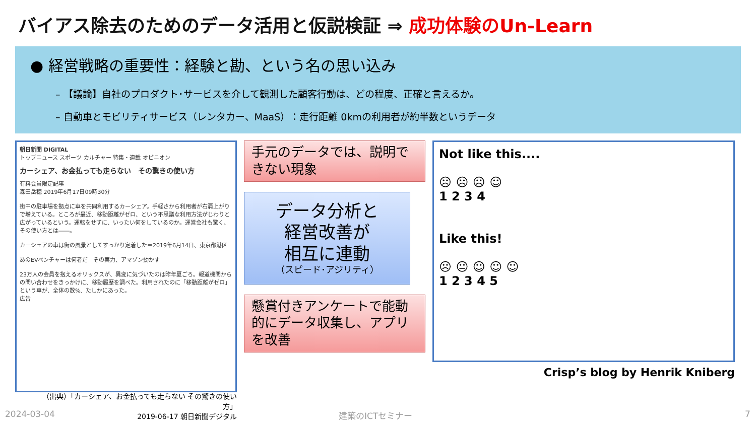バイアス除去のためのデータ活用と仮説検証 ⇒ 成功体験のUn-Learn
● 経営戦略の重要性：経験と勘、という名の思い込み
– 【議論】自社のプロダクト･サービスを介して観測した顧客行動は、どの程度、正確と言えるか。
– 自動車とモビリティサービス（レンタカー、MaaS）：走行距離 0kmの利用者が約半数というデータ
朝日新聞 DIGITAL
トップニュース スポーツ カルチャー 特集・連載 オピニオン
カーシェア、お金払っても走らない　その驚きの使い方
有料会員限定記事
森田岳穂 2019年6月17日09時30分
街中の駐車場を拠点に車を共同利用するカーシェア。手軽さから利用者が右肩上がりで増えている。ところが最近、移動距離がゼロ、という不思議な利用方法がじわりと広がっているという。運転をせずに、いったい何をしているのか。運営会社も驚く、その使い方とは――。
カーシェアの車は街の風景としてすっかり定着した＝2019年6月14日、東京都港区
あのEVベンチャーは何者だ　その実力、アマゾン動かす
23万人の会員を抱えるオリックスが、異変に気づいたのは昨年夏ごろ。報道機関からの問い合わせをきっかけに、移動履歴を調べた。利用されたのに「移動距離がゼロ」という車が、全体の数%、たしかにあった。
広告
手元のデータでは、説明できない現象
データ分析と
経営改善が
相互に連動
（スピード･アジリティ）
懸賞付きアンケートで能動的にデータ収集し、アプリを改善
Not like this....
☹ ☹ ☹ ☺
1 2 3 4
Like this!
☹ 😐 ☺ ☺ ☺
1 2 3 4 5
Crisp’s blog by Henrik Kniberg
（出典）「カーシェア、お金払っても走らない その驚きの使い方」
2019-06-17 朝日新聞デジタル
2024-03-04 建築のICTセミナー 7